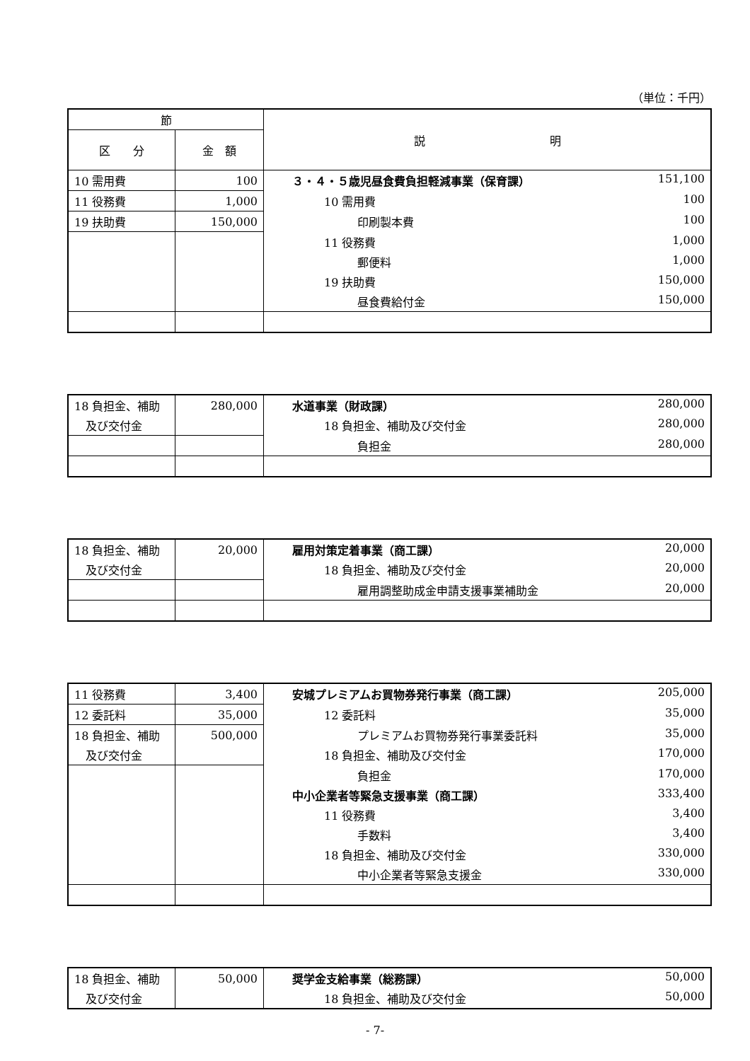（単位：千円）
| 節 | | 説 明 |
| --- | --- | --- |
| 区 分 | 金 額 | |
| 10 需用費 | 100 | ３・４・５歳児昼食費負担軽減事業（保育課） 151,100 |
| 11 役務費 | 1,000 | 10 需用費 100 |
| 19 扶助費 | 150,000 | 印刷製本費 100 |
| | | 11 役務費 1,000 |
| | | 郵便料 1,000 |
| | | 19 扶助費 150,000 |
| | | 昼食費給付金 150,000 |
| 18 負担金、補助 | 280,000 | 水道事業（財政課） 280,000 |
| 及び交付金 | | 18 負担金、補助及び交付金 280,000 |
| | | 負担金 280,000 |
| 18 負担金、補助 | 20,000 | 雇用対策定着事業（商工課） 20,000 |
| 及び交付金 | | 18 負担金、補助及び交付金 20,000 |
| | | 雇用調整助成金申請支援事業補助金 20,000 |
| 11 役務費 | 3,400 | 安城プレミアムお買物券発行事業（商工課） 205,000 |
| 12 委託料 | 35,000 | 12 委託料 35,000 |
| 18 負担金、補助 | 500,000 | プレミアムお買物券発行事業委託料 35,000 |
| 及び交付金 | | 18 負担金、補助及び交付金 170,000 |
| | | 負担金 170,000 |
| | | 中小企業者等緊急支援事業（商工課） 333,400 |
| | | 11 役務費 3,400 |
| | | 手数料 3,400 |
| | | 18 負担金、補助及び交付金 330,000 |
| | | 中小企業者等緊急支援金 330,000 |
| 18 負担金、補助 | 50,000 | 奨学金支給事業（総務課） 50,000 |
| 及び交付金 | | 18 負担金、補助及び交付金 50,000 |
- 7-